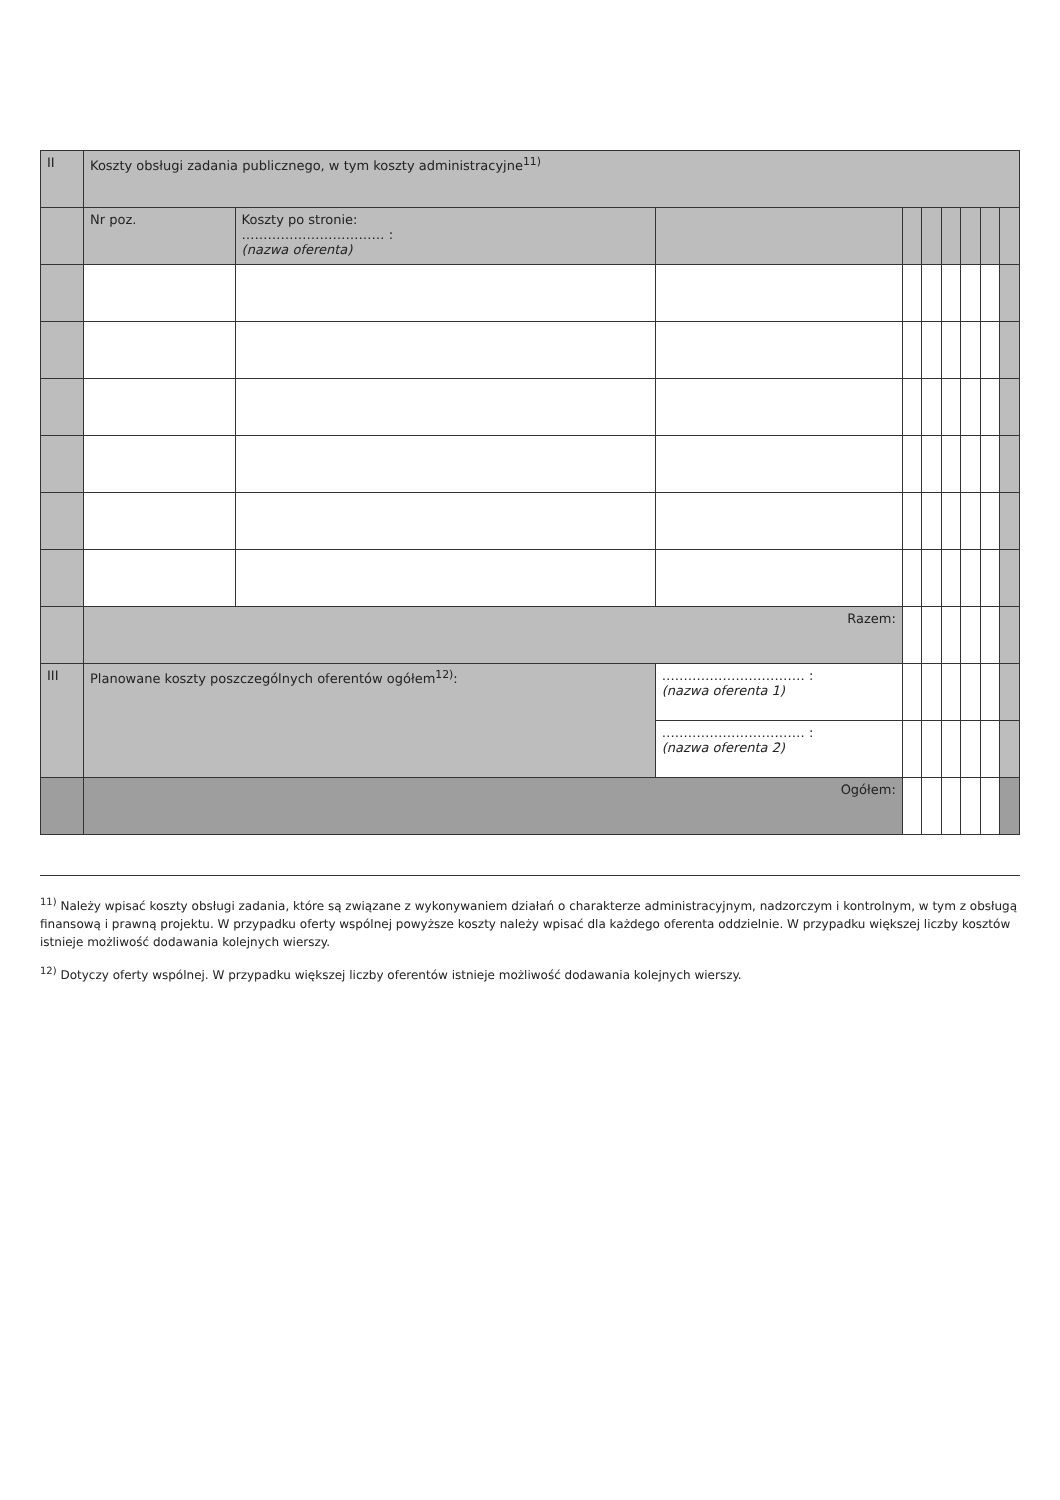| II | Koszty obsługi zadania publicznego, w tym koszty administracyjne<sup>11)</sup> | | | | | | | | |
| --- | --- | --- | --- | --- | --- | --- | --- | --- | --- |
| | Nr poz. | Koszty po stronie: …………………………… : (nazwa oferenta) | | | | | | | |
| | Razem: | | | | | | | | |
| III | Planowane koszty poszczególnych oferentów ogółem<sup>12)</sup>: | | …………………………… : (nazwa oferenta 1) | | | | | | |
| | | | …………………………… : (nazwa oferenta 2) | | | | | | |
| | Ogółem: | | | | | | | | |
<sup>11)</sup> Należy wpisać koszty obsługi zadania, które są związane z wykonywaniem działań o charakterze administracyjnym, nadzorczym i kontrolnym, w tym z obsługą finansową i prawną projektu. W przypadku oferty wspólnej powyższe koszty należy wpisać dla każdego oferenta oddzielnie. W przypadku większej liczby kosztów istnieje możliwość dodawania kolejnych wierszy.
<sup>12)</sup> Dotyczy oferty wspólnej. W przypadku większej liczby oferentów istnieje możliwość dodawania kolejnych wierszy.